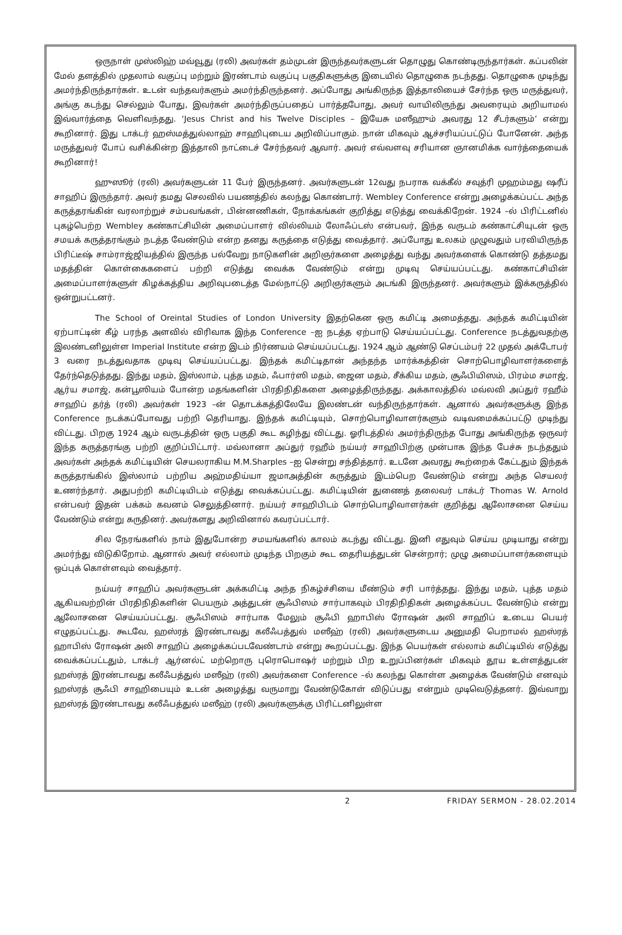ஒருநாள் முஸ்லிஹ் மவ்வூது (ரலி) அவர்கள் தம்முடன் இருந்தவர்களுடன் தொழுது கொண்டிருந்தார்கள். கப்பலின் மேல் தளத்தில் முதலாம் வகுப்பு மற்றும் இரண்டாம் வகுப்பு பகுதிகளுக்கு இடையில் தொழுகை நடந்தது. தொழுகை முடிந்து அமர்ந்திருந்தார்கள். உடன் வந்தவர்களும் அமர்ந்திருந்தனர். அப்போது அங்கிருந்த இத்தாலியைச் சேர்ந்த ஒரு மருத்துவர், அங்கு கடந்து செல்லும் போது, இவர்கள் அமர்ந்திருப்பதைப் பார்த்தபோது, அவர் வாயிலிருந்து அவரையும் அறியாமல் இவ்வார்த்தை வெளிவந்தது. ‘Jesus Christ and his Twelve Disciples – இயேசு மஸீஹும் அவரது 12 சீடர்களும்’ என்று கூறினார். இது டாக்டர் ஹஸ்மத்துல்லாஹ் சாஹிபுடைய அறிவிப்பாகும். நான் மிகவும் ஆச்சரியப்பட்டுப் போனேன். அந்த மருத்துவர் போப் வசிக்கின்ற இத்தாலி நாட்டைச் சேர்ந்தவர் ஆவார். அவர் எவ்வளவு சரியான ஞானமிக்க வார்த்தையைக் கூறினார்!
ஹுஸூர் (ரலி) அவர்களுடன் 11 பேர் இருந்தனர். அவர்களுடன் 12வது நபராக வக்கீல் சவுத்ரி முஹம்மது ஷரீப் சாஹிப் இருந்தார். அவர் தமது செலவில் பயணத்தில் கலந்து கொண்டார். Wembley Conference என்று அழைக்கப்பட்ட அந்த கருத்தரங்கின் வரலாற்றுச் சம்பவங்கள், பின்னணிகள், நோக்கங்கள் குறித்து எடுத்து வைக்கிறேன். 1924 –ல் பிரிட்டனில் புகழ்பெற்ற Wembley கண்காட்சியின் அமைப்பாளர் வில்லியம் லோஃப்டஸ் என்பவர், இந்த வருடம் கண்காட்சியுடன் ஒரு சமயக் கருத்தரங்கும் நடத்த வேண்டும் என்ற தனது கருத்தை எடுத்து வைத்தார். அப்போது உலகம் முழுவதும் பரவியிருந்த பிரிட்டீஷ் சாம்ராஜ்ஜியத்தில் இருந்த பல்வேறு நாடுகளின் அறிஞர்களை அழைத்து வந்து அவர்களைக் கொண்டு தத்தமது மதத்தின் கொள்கைகளைப் பற்றி எடுத்து வைக்க வேண்டும் என்று முடிவு செய்யப்பட்டது. கண்காட்சியின் அமைப்பாளர்களுள் கிழக்கத்திய அறிவுபடைத்த மேல்நாட்டு அறிஞர்களும் அடங்கி இருந்தனர். அவர்களும் இக்கருத்தில் ஒன்றுபட்டனர்.
The School of Oreintal Studies of London University இதற்கென ஒரு கமிட்டி அமைத்தது. அந்தக் கமிட்டியின் ஏற்பாட்டின் கீழ் பரந்த அளவில் விரிவாக இந்த Conference –ஐ நடத்த ஏற்பாடு செய்யப்பட்டது. Conference நடத்துவதற்கு இலண்டனிலுள்ள Imperial Institute என்ற இடம் நிர்ணயம் செய்யப்பட்டது. 1924 ஆம் ஆண்டு செப்டம்பர் 22 முதல் அக்டோபர் 3 வரை நடத்துவதாக முடிவு செய்யப்பட்டது. இந்தக் கமிட்டிதான் அந்தந்த மார்க்கத்தின் சொற்பொழிவாளர்களைத் தேர்ந்தெடுத்தது. இந்து மதம், இஸ்லாம், புத்த மதம், ஃபார்ஸி மதம், ஜைன மதம், சீக்கிய மதம், சூஃபியிஸம், பிரம்ம சமாஜ், ஆர்ய சமாஜ், கன்பூஸியம் போன்ற மதங்களின் பிரதிநிதிகளை அழைத்திருந்தது. அக்காலத்தில் மவ்லவி அப்துர் ரஹீம் சாஹிப் தர்த் (ரலி) அவர்கள் 1923 –ன் தொடக்கத்திலேயே இலண்டன் வந்திருந்தார்கள். ஆனால் அவர்களுக்கு இந்த Conference நடக்கப்போவது பற்றி தெரியாது. இந்தக் கமிட்டியும், சொற்பொழிவாளர்களும் வடிவமைக்கப்பட்டு முடிந்து விட்டது. பிறகு 1924 ஆம் வருடத்தின் ஒரு பகுதி கூட கழிந்து விட்டது. ஓரிடத்தில் அமர்ந்திருந்த போது அங்கிருந்த ஒருவர் இந்த கருத்தரங்கு பற்றி குறிப்பிட்டார். மவ்லானா அப்துர் ரஹீம் நய்யர் சாஹிபிற்கு முன்பாக இந்த பேச்சு நடந்ததும் அவர்கள் அந்தக் கமிட்டியின் செயலராகிய M.M.Sharples –ஐ சென்று சந்தித்தார். உடனே அவரது கூற்றைக் கேட்டதும் இந்தக் கருத்தரங்கில் இஸ்லாம் பற்றிய அஹ்மதிய்யா ஜமாஅத்தின் கருத்தும் இடம்பெற வேண்டும் என்று அந்த செயலர் உணர்ந்தார். அதுபற்றி கமிட்டியிடம் எடுத்து வைக்கப்பட்டது. கமிட்டியின் துணைத் தலைவர் டாக்டர் Thomas W. Arnold என்பவர் இதன் பக்கம் கவனம் செலுத்தினார். நய்யர் சாஹிபிடம் சொற்பொழிவாளர்கள் குறித்து ஆலோசனை செய்ய வேண்டும் என்று கருதினர். அவர்களது அறிவினால் கவரப்பட்டார்.
சில நேரங்களில் நாம் இதுபோன்ற சமயங்களில் காலம் கடந்து விட்டது. இனி எதுவும் செய்ய முடியாது என்று அமர்ந்து விடுகிறோம். ஆனால் அவர் எல்லாம் முடிந்த பிறகும் கூட தைரியத்துடன் சென்றார்; முழு அமைப்பாளர்களையும் ஒப்புக் கொள்ளவும் வைத்தார்.
நய்யர் சாஹிப் அவர்களுடன் அக்கமிட்டி அந்த நிகழ்ச்சியை மீண்டும் சரி பார்த்தது. இந்து மதம், புத்த மதம் ஆகியவற்றின் பிரதிநிதிகளின் பெயரும் அத்துடன் சூஃபிஸம் சார்பாகவும் பிரதிநிதிகள் அழைக்கப்பட வேண்டும் என்று ஆலோசனை செய்யப்பட்டது. சூஃபிஸம் சார்பாக மேலும் சூஃபி ஹாபிஸ் ரோஷன் அலி சாஹிப் உடைய பெயர் எழுதப்பட்டது. கூடவே, ஹஸ்ரத் இரண்டாவது கலீஃபத்துல் மஸீஹ் (ரலி) அவர்களுடைய அனுமதி பெறாமல் ஹஸ்ரத் ஹாபிஸ் ரோஷன் அலி சாஹிப் அழைக்கப்படவேண்டாம் என்று கூறப்பட்டது. இந்த பெயர்கள் எல்லாம் கமிட்டியில் எடுத்து வைக்கப்பட்டதும், டாக்டர் ஆர்னல்ட் மற்றொரு புரொபொஷர் மற்றும் பிற உறுப்பினர்கள் மிகவும் தூய உள்ளத்துடன் ஹஸ்ரத் இரண்டாவது கலீஃபத்துல் மஸீஹ் (ரலி) அவர்களை Conference –ல் கலந்து கொள்ள அழைக்க வேண்டும் எனவும் ஹஸ்ரத் சூஃபி சாஹிபையும் உடன் அழைத்து வருமாறு வேண்டுகோள் விடுப்பது என்றும் முடிவெடுத்தனர். இவ்வாறு ஹஸ்ரத் இரண்டாவது கலீஃபத்துல் மஸீஹ் (ரலி) அவர்களுக்கு பிரிட்டனிலுள்ள
2 FRIDAY SERMON - 28.02.2014